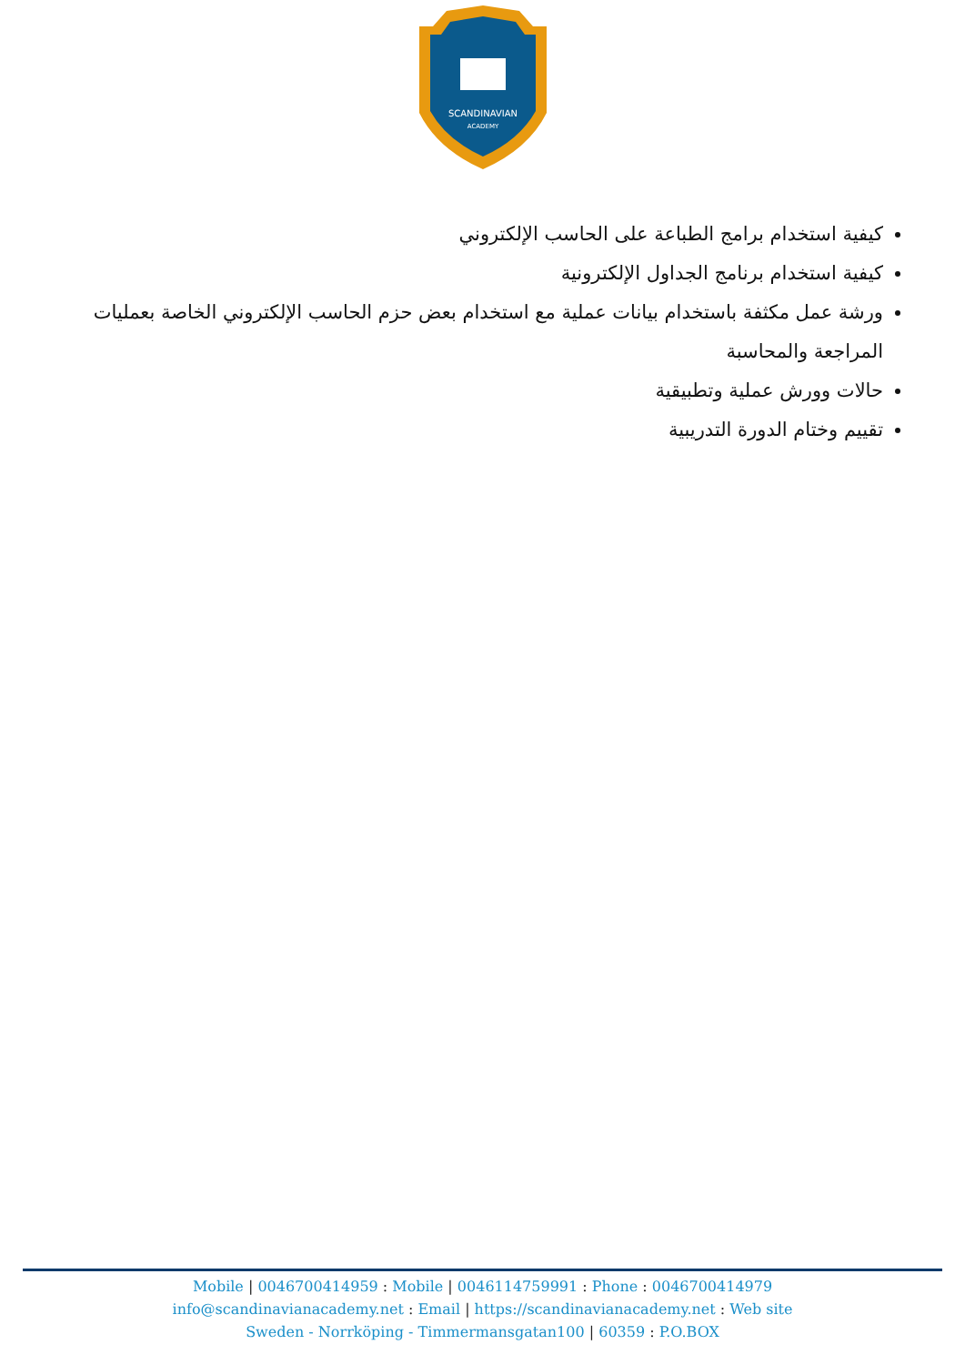SCANDINAVIAN
ACADEMY
كيفية استخدام برامج الطباعة على الحاسب الإلكتروني
كيفية استخدام برنامج الجداول الإلكترونية
ورشة عمل مكثفة باستخدام بيانات عملية مع استخدام بعض حزم الحاسب الإلكتروني الخاصة بعمليات المراجعة والمحاسبة
حالات وورش عملية وتطبيقية
تقييم وختام الدورة التدريبية
Mobile | 0046700414959 : Mobile | 0046114759991 : Phone : 0046700414979
info@scandinavianacademy.net : Email | https://scandinavianacademy.net : Web site
Sweden - Norrköping - Timmermansgatan100 | 60359 : P.O.BOX